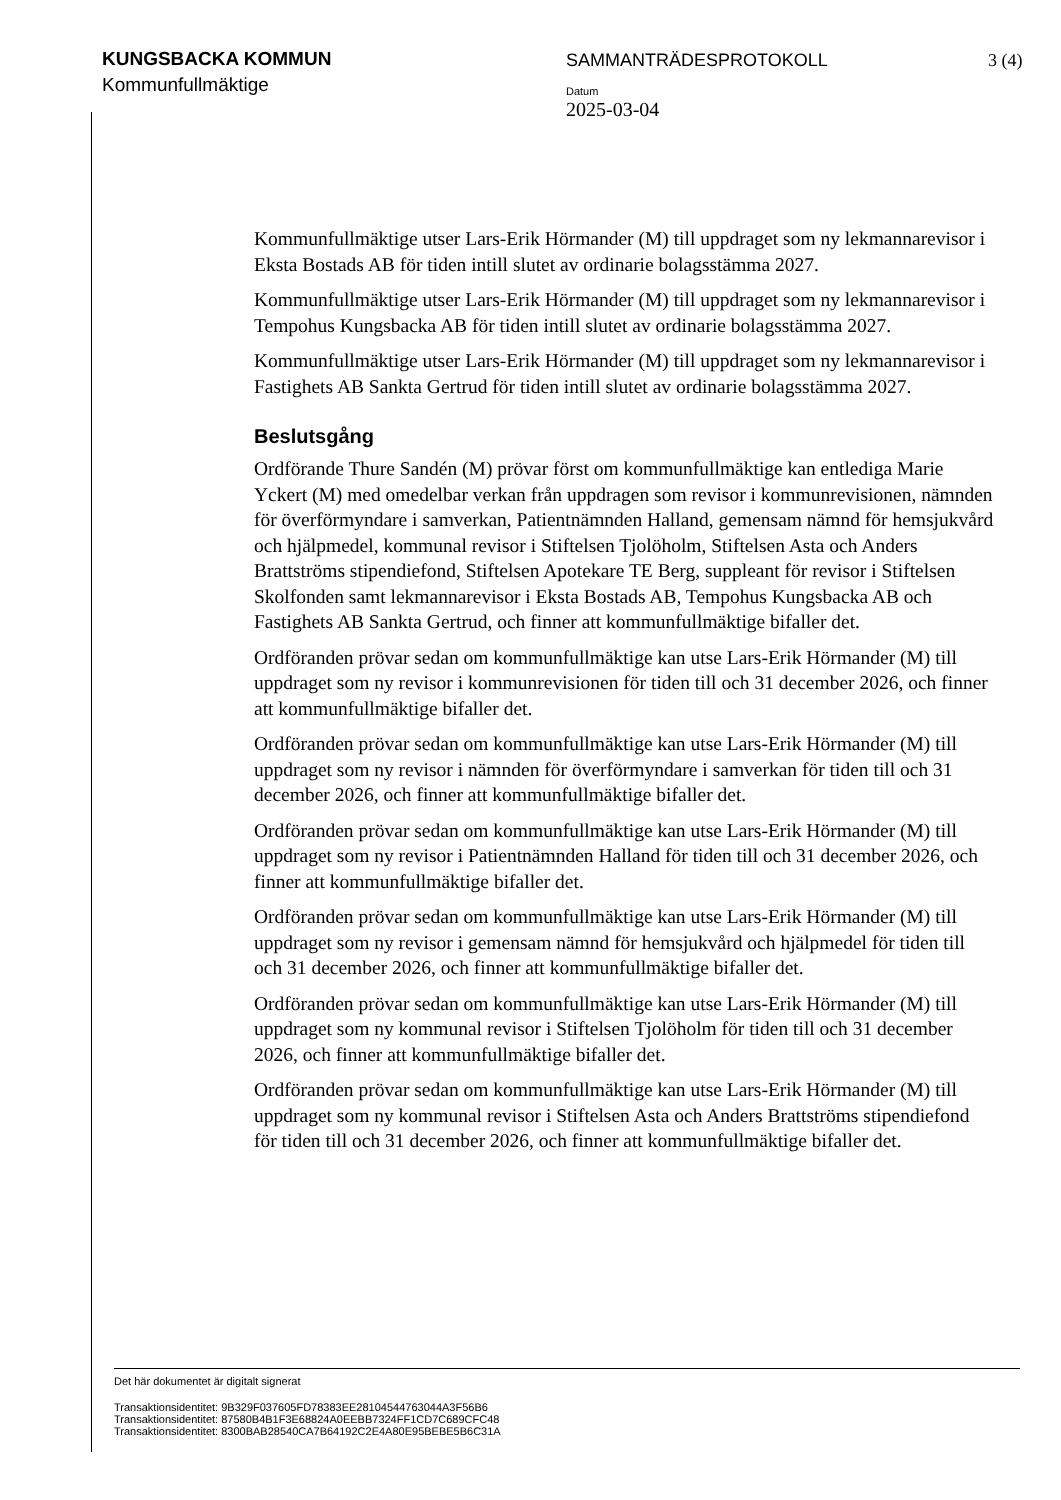KUNGSBACKA KOMMUN
Kommunfullmäktige
SAMMANTRÄDESPROTOKOLL 3 (4)
Datum
2025-03-04
Kommunfullmäktige utser Lars-Erik Hörmander (M) till uppdraget som ny lekmannarevisor i Eksta Bostads AB för tiden intill slutet av ordinarie bolagsstämma 2027.
Kommunfullmäktige utser Lars-Erik Hörmander (M) till uppdraget som ny lekmannarevisor i Tempohus Kungsbacka AB för tiden intill slutet av ordinarie bolagsstämma 2027.
Kommunfullmäktige utser Lars-Erik Hörmander (M) till uppdraget som ny lekmannarevisor i Fastighets AB Sankta Gertrud för tiden intill slutet av ordinarie bolagsstämma 2027.
Beslutsgång
Ordförande Thure Sandén (M) prövar först om kommunfullmäktige kan entlediga Marie Yckert (M) med omedelbar verkan från uppdragen som revisor i kommunrevisionen, nämnden för överförmyndare i samverkan, Patientnämnden Halland, gemensam nämnd för hemsjukvård och hjälpmedel, kommunal revisor i Stiftelsen Tjolöholm, Stiftelsen Asta och Anders Brattströms stipendiefond, Stiftelsen Apotekare TE Berg, suppleant för revisor i Stiftelsen Skolfonden samt lekmannarevisor i Eksta Bostads AB, Tempohus Kungsbacka AB och Fastighets AB Sankta Gertrud, och finner att kommunfullmäktige bifaller det.
Ordföranden prövar sedan om kommunfullmäktige kan utse Lars-Erik Hörmander (M) till uppdraget som ny revisor i kommunrevisionen för tiden till och 31 december 2026, och finner att kommunfullmäktige bifaller det.
Ordföranden prövar sedan om kommunfullmäktige kan utse Lars-Erik Hörmander (M) till uppdraget som ny revisor i nämnden för överförmyndare i samverkan för tiden till och 31 december 2026, och finner att kommunfullmäktige bifaller det.
Ordföranden prövar sedan om kommunfullmäktige kan utse Lars-Erik Hörmander (M) till uppdraget som ny revisor i Patientnämnden Halland för tiden till och 31 december 2026, och finner att kommunfullmäktige bifaller det.
Ordföranden prövar sedan om kommunfullmäktige kan utse Lars-Erik Hörmander (M) till uppdraget som ny revisor i gemensam nämnd för hemsjukvård och hjälpmedel för tiden till och 31 december 2026, och finner att kommunfullmäktige bifaller det.
Ordföranden prövar sedan om kommunfullmäktige kan utse Lars-Erik Hörmander (M) till uppdraget som ny kommunal revisor i Stiftelsen Tjolöholm för tiden till och 31 december 2026, och finner att kommunfullmäktige bifaller det.
Ordföranden prövar sedan om kommunfullmäktige kan utse Lars-Erik Hörmander (M) till uppdraget som ny kommunal revisor i Stiftelsen Asta och Anders Brattströms stipendiefond för tiden till och 31 december 2026, och finner att kommunfullmäktige bifaller det.
Det här dokumentet är digitalt signerat
Transaktionsidentitet: 9B329F037605FD78383EE28104544763044A3F56B6
Transaktionsidentitet: 87580B4B1F3E68824A0EEBB7324FF1CD7C689CFC48
Transaktionsidentitet: 8300BAB28540CA7B64192C2E4A80E95BEBE5B6C31A